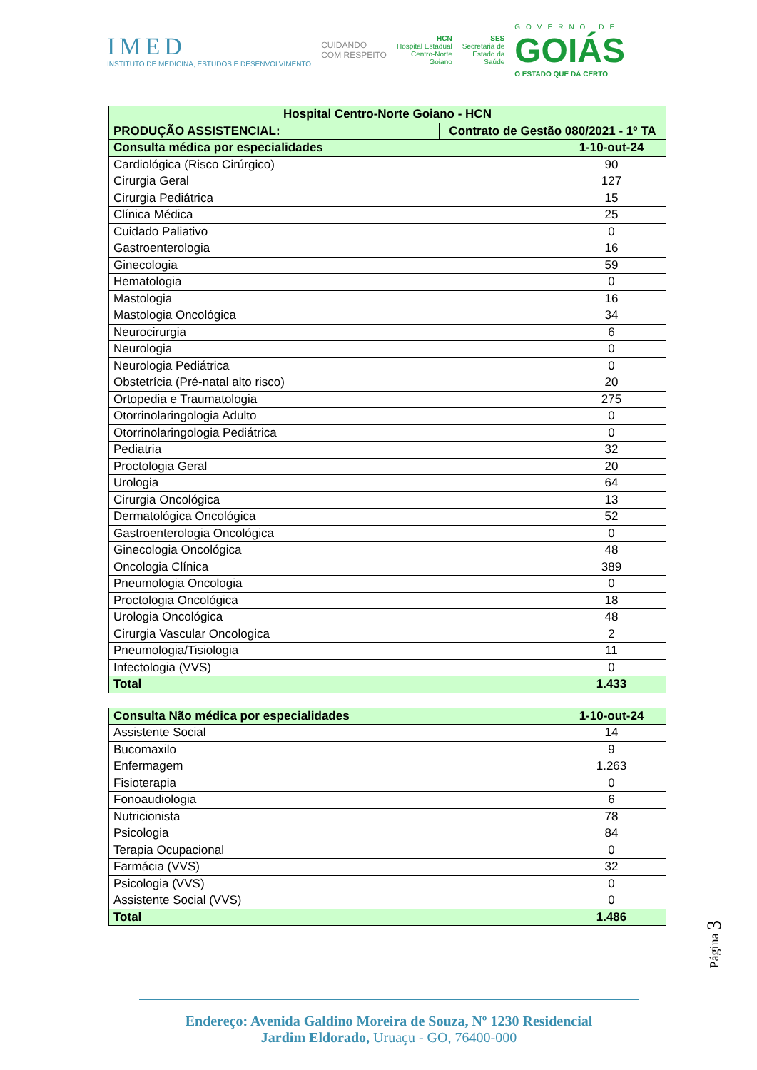IMED
INSTITUTO DE MEDICINA, ESTUDOS E DESENVOLVIMENTO
CUIDANDO
COM RESPEITO
HCN
Hospital Estadual
Centro-Norte
Goiano
SES
Secretaria de
Estado da
Saúde
GOVERNO DE
GOIÁS
O ESTADO QUE DÁ CERTO
| Hospital Centro-Norte Goiano - HCN | | |
| PRODUÇÃO ASSISTENCIAL: | Contrato de Gestão 080/2021 - 1º TA | |
| Consulta médica por especialidades | | 1-10-out-24 |
| Cardiológica (Risco Cirúrgico) | | 90 |
| Cirurgia Geral | | 127 |
| Cirurgia Pediátrica | | 15 |
| Clínica Médica | | 25 |
| Cuidado Paliativo | | 0 |
| Gastroenterologia | | 16 |
| Ginecologia | | 59 |
| Hematologia | | 0 |
| Mastologia | | 16 |
| Mastologia Oncológica | | 34 |
| Neurocirurgia | | 6 |
| Neurologia | | 0 |
| Neurologia Pediátrica | | 0 |
| Obstetrícia (Pré-natal alto risco) | | 20 |
| Ortopedia e Traumatologia | | 275 |
| Otorrinolaringologia Adulto | | 0 |
| Otorrinolaringologia Pediátrica | | 0 |
| Pediatria | | 32 |
| Proctologia Geral | | 20 |
| Urologia | | 64 |
| Cirurgia Oncológica | | 13 |
| Dermatológica Oncológica | | 52 |
| Gastroenterologia Oncológica | | 0 |
| Ginecologia Oncológica | | 48 |
| Oncologia Clínica | | 389 |
| Pneumologia Oncologia | | 0 |
| Proctologia Oncológica | | 18 |
| Urologia Oncológica | | 48 |
| Cirurgia Vascular Oncologica | | 2 |
| Pneumologia/Tisiologia | | 11 |
| Infectologia (VVS) | | 0 |
| Total | | 1.433 |
| Consulta Não médica por especialidades | 1-10-out-24 |
| Assistente Social | 14 |
| Bucomaxilo | 9 |
| Enfermagem | 1.263 |
| Fisioterapia | 0 |
| Fonoaudiologia | 6 |
| Nutricionista | 78 |
| Psicologia | 84 |
| Terapia Ocupacional | 0 |
| Farmácia (VVS) | 32 |
| Psicologia (VVS) | 0 |
| Assistente Social (VVS) | 0 |
| Total | 1.486 |
Página 3
Endereço: Avenida Galdino Moreira de Souza, Nº 1230 Residencial
Jardim Eldorado, Uruaçu - GO, 76400-000